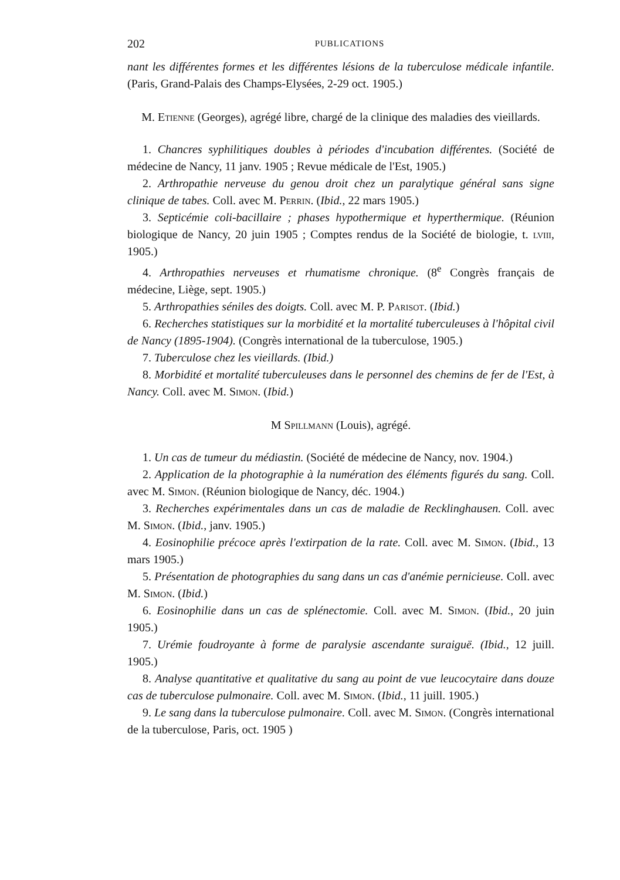202 PUBLICATIONS
nant les différentes formes et les différentes lésions de la tuberculose médicale infantile. (Paris, Grand-Palais des Champs-Elysées, 2-29 oct. 1905.)
M. Etienne (Georges), agrégé libre, chargé de la clinique des maladies des vieillards.
1. Chancres syphilitiques doubles à périodes d'incubation différentes. (Société de médecine de Nancy, 11 janv. 1905 ; Revue médicale de l'Est, 1905.)
2. Arthropathie nerveuse du genou droit chez un paralytique général sans signe clinique de tabes. Coll. avec M. Perrin. (Ibid., 22 mars 1905.)
3. Septicémie coli-bacillaire ; phases hypothermique et hyperthermique. (Réunion biologique de Nancy, 20 juin 1905 ; Comptes rendus de la Société de biologie, t. lviii, 1905.)
4. Arthropathies nerveuses et rhumatisme chronique. (8<sup>e</sup> Congrès français de médecine, Liège, sept. 1905.)
5. Arthropathies séniles des doigts. Coll. avec M. P. Parisot. (Ibid.)
6. Recherches statistiques sur la morbidité et la mortalité tuberculeuses à l'hôpital civil de Nancy (1895-1904). (Congrès international de la tuberculose, 1905.)
7. Tuberculose chez les vieillards. (Ibid.)
8. Morbidité et mortalité tuberculeuses dans le personnel des chemins de fer de l'Est, à Nancy. Coll. avec M. Simon. (Ibid.)
M Spillmann (Louis), agrégé.
1. Un cas de tumeur du médiastin. (Société de médecine de Nancy, nov. 1904.)
2. Application de la photographie à la numération des éléments figurés du sang. Coll. avec M. Simon. (Réunion biologique de Nancy, déc. 1904.)
3. Recherches expérimentales dans un cas de maladie de Recklinghausen. Coll. avec M. Simon. (Ibid., janv. 1905.)
4. Eosinophilie précoce après l'extirpation de la rate. Coll. avec M. Simon. (Ibid., 13 mars 1905.)
5. Présentation de photographies du sang dans un cas d'anémie pernicieuse. Coll. avec M. Simon. (Ibid.)
6. Eosinophilie dans un cas de splénectomie. Coll. avec M. Simon. (Ibid., 20 juin 1905.)
7. Urémie foudroyante à forme de paralysie ascendante suraiguë. (Ibid., 12 juill. 1905.)
8. Analyse quantitative et qualitative du sang au point de vue leucocytaire dans douze cas de tuberculose pulmonaire. Coll. avec M. Simon. (Ibid., 11 juill. 1905.)
9. Le sang dans la tuberculose pulmonaire. Coll. avec M. Simon. (Congrès international de la tuberculose, Paris, oct. 1905 )